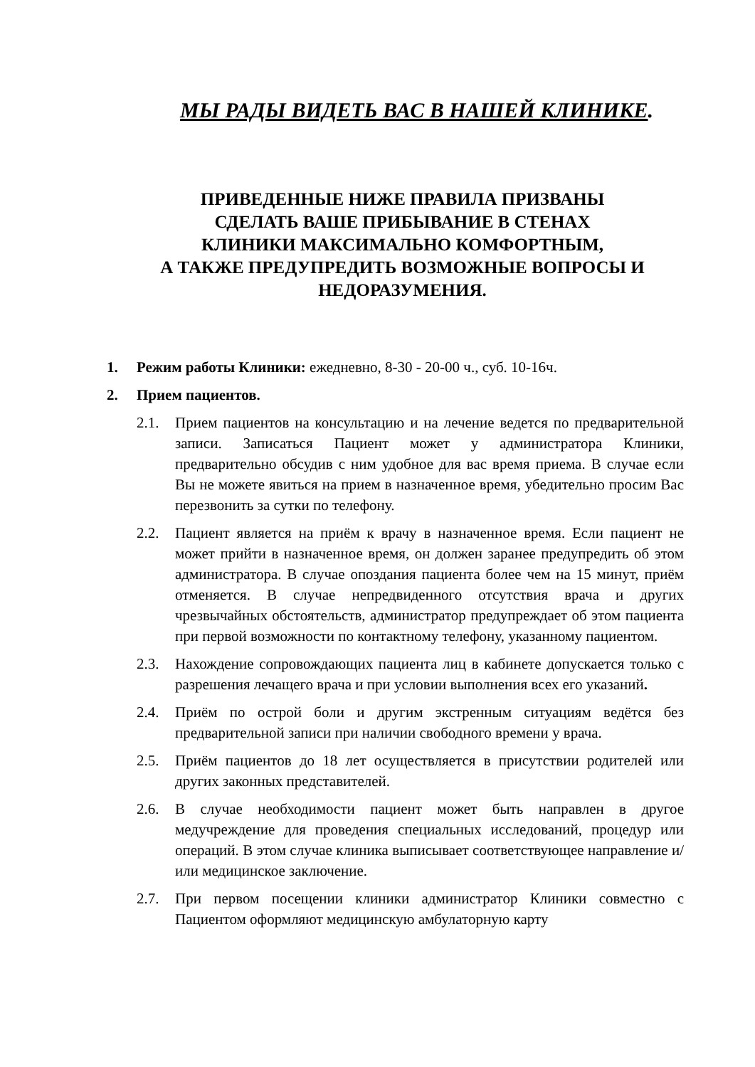МЫ РАДЫ ВИДЕТЬ ВАС В НАШЕЙ КЛИНИКЕ.
ПРИВЕДЕННЫЕ НИЖЕ ПРАВИЛА ПРИЗВАНЫ
СДЕЛАТЬ ВАШЕ ПРИБЫВАНИЕ В СТЕНАХ
КЛИНИКИ МАКСИМАЛЬНО КОМФОРТНЫМ,
А ТАКЖЕ ПРЕДУПРЕДИТЬ ВОЗМОЖНЫЕ ВОПРОСЫ И
НЕДОРАЗУМЕНИЯ.
1. Режим работы Клиники: ежедневно, 8-30 - 20-00 ч., суб. 10-16ч.
2. Прием пациентов.
2.1. Прием пациентов на консультацию и на лечение ведется по предварительной записи. Записаться Пациент может у администратора Клиники, предварительно обсудив с ним удобное для вас время приема. В случае если Вы не можете явиться на прием в назначенное время, убедительно просим Вас перезвонить за сутки по телефону.
2.2. Пациент является на приём к врачу в назначенное время. Если пациент не может прийти в назначенное время, он должен заранее предупредить об этом администратора. В случае опоздания пациента более чем на 15 минут, приём отменяется. В случае непредвиденного отсутствия врача и других чрезвычайных обстоятельств, администратор предупреждает об этом пациента при первой возможности по контактному телефону, указанному пациентом.
2.3. Нахождение сопровождающих пациента лиц в кабинете допускается только с разрешения лечащего врача и при условии выполнения всех его указаний.
2.4. Приём по острой боли и другим экстренным ситуациям ведётся без предварительной записи при наличии свободного времени у врача.
2.5. Приём пациентов до 18 лет осуществляется в присутствии родителей или других законных представителей.
2.6. В случае необходимости пациент может быть направлен в другое медучреждение для проведения специальных исследований, процедур или операций. В этом случае клиника выписывает соответствующее направление и/или медицинское заключение.
2.7. При первом посещении клиники администратор Клиники совместно с Пациентом оформляют медицинскую амбулаторную карту